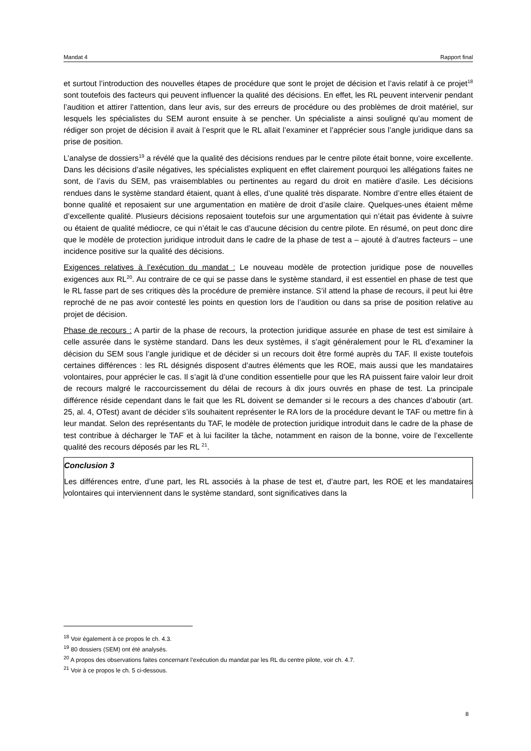Mandat 4 Rapport final
et surtout l’introduction des nouvelles étapes de procédure que sont le projet de décision et l’avis relatif à ce projet<sup>18</sup> sont toutefois des facteurs qui peuvent influencer la qualité des décisions. En effet, les RL peuvent intervenir pendant l’audition et attirer l’attention, dans leur avis, sur des erreurs de procédure ou des problèmes de droit matériel, sur lesquels les spécialistes du SEM auront ensuite à se pencher. Un spécialiste a ainsi souligné qu’au moment de rédiger son projet de décision il avait à l’esprit que le RL allait l’examiner et l’apprécier sous l’angle juridique dans sa prise de position.
L’analyse de dossiers<sup>19</sup> a révélé que la qualité des décisions rendues par le centre pilote était bonne, voire excellente. Dans les décisions d’asile négatives, les spécialistes expliquent en effet clairement pourquoi les allégations faites ne sont, de l’avis du SEM, pas vraisemblables ou pertinentes au regard du droit en matière d’asile. Les décisions rendues dans le système standard étaient, quant à elles, d’une qualité très disparate. Nombre d’entre elles étaient de bonne qualité et reposaient sur une argumentation en matière de droit d’asile claire. Quelques-unes étaient même d’excellente qualité. Plusieurs décisions reposaient toutefois sur une argumentation qui n’était pas évidente à suivre ou étaient de qualité médiocre, ce qui n’était le cas d’aucune décision du centre pilote. En résumé, on peut donc dire que le modèle de protection juridique introduit dans le cadre de la phase de test a – ajouté à d’autres facteurs – une incidence positive sur la qualité des décisions.
Exigences relatives à l’exécution du mandat : Le nouveau modèle de protection juridique pose de nouvelles exigences aux RL<sup>20</sup>. Au contraire de ce qui se passe dans le système standard, il est essentiel en phase de test que le RL fasse part de ses critiques dès la procédure de première instance. S’il attend la phase de recours, il peut lui être reproché de ne pas avoir contesté les points en question lors de l’audition ou dans sa prise de position relative au projet de décision.
Phase de recours : A partir de la phase de recours, la protection juridique assurée en phase de test est similaire à celle assurée dans le système standard. Dans les deux systèmes, il s’agit généralement pour le RL d’examiner la décision du SEM sous l’angle juridique et de décider si un recours doit être formé auprès du TAF. Il existe toutefois certaines différences : les RL désignés disposent d’autres éléments que les ROE, mais aussi que les mandataires volontaires, pour apprécier le cas. Il s’agit là d’une condition essentielle pour que les RA puissent faire valoir leur droit de recours malgré le raccourcissement du délai de recours à dix jours ouvrés en phase de test. La principale différence réside cependant dans le fait que les RL doivent se demander si le recours a des chances d’aboutir (art. 25, al. 4, OTest) avant de décider s’ils souhaitent représenter le RA lors de la procédure devant le TAF ou mettre fin à leur mandat. Selon des représentants du TAF, le modèle de protection juridique introduit dans le cadre de la phase de test contribue à décharger le TAF et à lui faciliter la tâche, notamment en raison de la bonne, voire de l’excellente qualité des recours déposés par les RL <sup>21</sup>.
Conclusion 3
Les différences entre, d’une part, les RL associés à la phase de test et, d’autre part, les ROE et les mandataires volontaires qui interviennent dans le système standard, sont significatives dans la
<sup>18</sup> Voir également à ce propos le ch. 4.3.
<sup>19</sup> 80 dossiers (SEM) ont été analysés.
<sup>20</sup> A propos des observations faites concernant l’exécution du mandat par les RL du centre pilote, voir ch. 4.7.
<sup>21</sup> Voir à ce propos le ch. 5 ci-dessous.
8